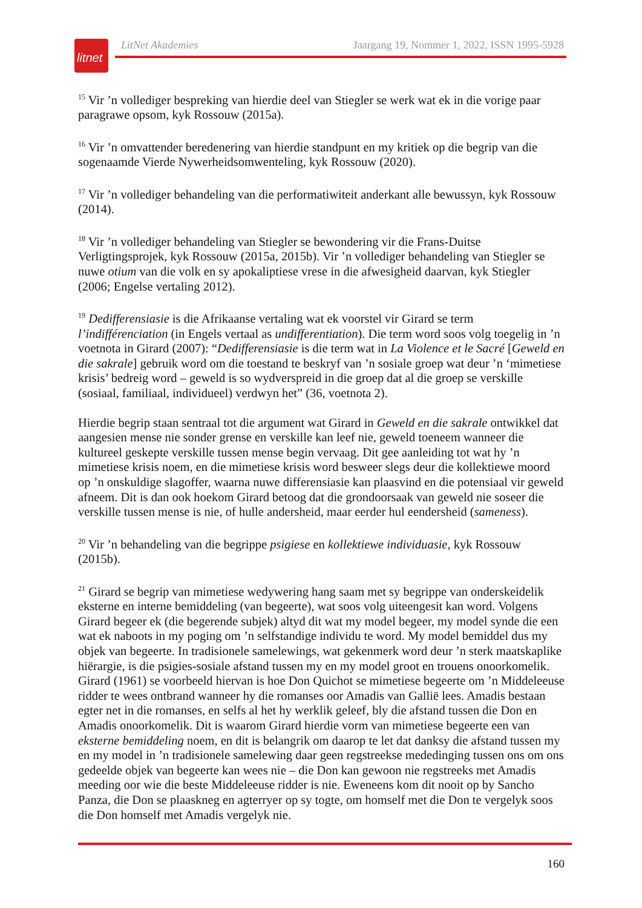litnet
LitNet Akademies Jaargang 19, Nommer 1, 2022, ISSN 1995-5928
<sup>15</sup> Vir ’n vollediger bespreking van hierdie deel van Stiegler se werk wat ek in die vorige paar paragrawe opsom, kyk Rossouw (2015a).
<sup>16</sup> Vir ’n omvattender beredenering van hierdie standpunt en my kritiek op die begrip van die sogenaamde Vierde Nywerheidsomwenteling, kyk Rossouw (2020).
<sup>17</sup> Vir ’n vollediger behandeling van die performatiwiteit anderkant alle bewussyn, kyk Rossouw (2014).
<sup>18</sup> Vir ’n vollediger behandeling van Stiegler se bewondering vir die Frans-Duitse Verligtingsprojek, kyk Rossouw (2015a, 2015b). Vir ’n vollediger behandeling van Stiegler se nuwe otium van die volk en sy apokaliptiese vrese in die afwesigheid daarvan, kyk Stiegler (2006; Engelse vertaling 2012).
<sup>19</sup> Dedifferensiasie is die Afrikaanse vertaling wat ek voorstel vir Girard se term l’indifférenciation (in Engels vertaal as undifferentiation). Die term word soos volg toegelig in ’n voetnota in Girard (2007): “Dedifferensiasie is die term wat in La Violence et le Sacré [Geweld en die sakrale] gebruik word om die toestand te beskryf van ’n sosiale groep wat deur ’n ‘mimetiese krisis’ bedreig word – geweld is so wydverspreid in die groep dat al die groep se verskille (sosiaal, familiaal, individueel) verdwyn het” (36, voetnota 2).
Hierdie begrip staan sentraal tot die argument wat Girard in Geweld en die sakrale ontwikkel dat aangesien mense nie sonder grense en verskille kan leef nie, geweld toeneem wanneer die kultureel geskepte verskille tussen mense begin vervaag. Dit gee aanleiding tot wat hy ’n mimetiese krisis noem, en die mimetiese krisis word besweer slegs deur die kollektiewe moord op ’n onskuldige slagoffer, waarna nuwe differensiasie kan plaasvind en die potensiaal vir geweld afneem. Dit is dan ook hoekom Girard betoog dat die grondoorsaak van geweld nie soseer die verskille tussen mense is nie, of hulle andersheid, maar eerder hul eendersheid (sameness).
<sup>20</sup> Vir ’n behandeling van die begrippe psigiese en kollektiewe individuasie, kyk Rossouw (2015b).
<sup>21</sup> Girard se begrip van mimetiese wedywering hang saam met sy begrippe van onderskeidelik eksterne en interne bemiddeling (van begeerte), wat soos volg uiteengesit kan word. Volgens Girard begeer ek (die begerende subjek) altyd dit wat my model begeer, my model synde die een wat ek naboots in my poging om ’n selfstandige individu te word. My model bemiddel dus my objek van begeerte. In tradisionele samelewings, wat gekenmerk word deur ’n sterk maatskaplike hiërargie, is die psigies-sosiale afstand tussen my en my model groot en trouens onoorkomelik. Girard (1961) se voorbeeld hiervan is hoe Don Quichot se mimetiese begeerte om ’n Middeleeuse ridder te wees ontbrand wanneer hy die romanses oor Amadis van Gallië lees. Amadis bestaan egter net in die romanses, en selfs al het hy werklik geleef, bly die afstand tussen die Don en Amadis onoorkomelik. Dit is waarom Girard hierdie vorm van mimetiese begeerte een van eksterne bemiddeling noem, en dit is belangrik om daarop te let dat danksy die afstand tussen my en my model in ’n tradisionele samelewing daar geen regstreekse mededinging tussen ons om ons gedeelde objek van begeerte kan wees nie – die Don kan gewoon nie regstreeks met Amadis meeding oor wie die beste Middeleeuse ridder is nie. Eweneens kom dit nooit op by Sancho Panza, die Don se plaaskneg en agterryer op sy togte, om homself met die Don te vergelyk soos die Don homself met Amadis vergelyk nie.
160